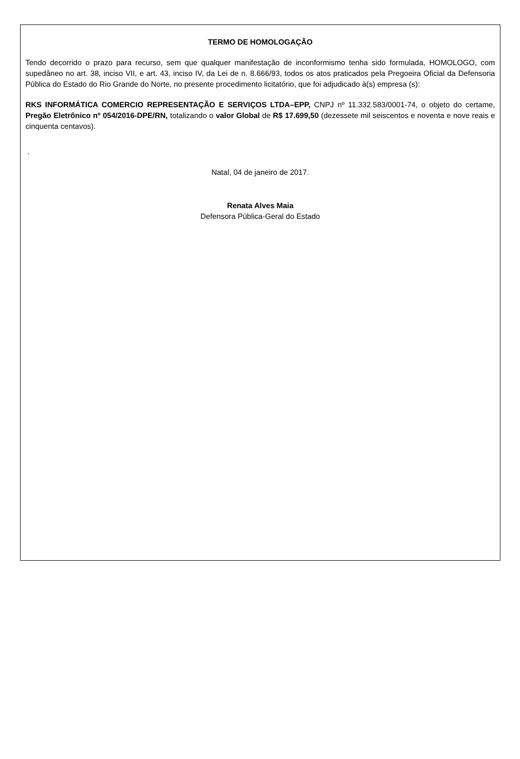TERMO DE HOMOLOGAÇÃO
Tendo decorrido o prazo para recurso, sem que qualquer manifestação de inconformismo tenha sido formulada, HOMOLOGO, com supedâneo no art. 38, inciso VII, e art. 43, inciso IV, da Lei de n. 8.666/93, todos os atos praticados pela Pregoeira Oficial da Defensoria Pública do Estado do Rio Grande do Norte, no presente procedimento licitatório, que foi adjudicado à(s) empresa (s):
RKS INFORMÁTICA COMERCIO REPRESENTAÇÃO E SERVIÇOS LTDA–EPP, CNPJ nº 11.332.583/0001-74, o objeto do certame, Pregão Eletrônico nº 054/2016-DPE/RN, totalizando o valor Global de R$ 17.699,50 (dezessete mil seiscentos e noventa e nove reais e cinquenta centavos).
.
Natal, 04 de janeiro de 2017.
Renata Alves Maia
Defensora Pública-Geral do Estado